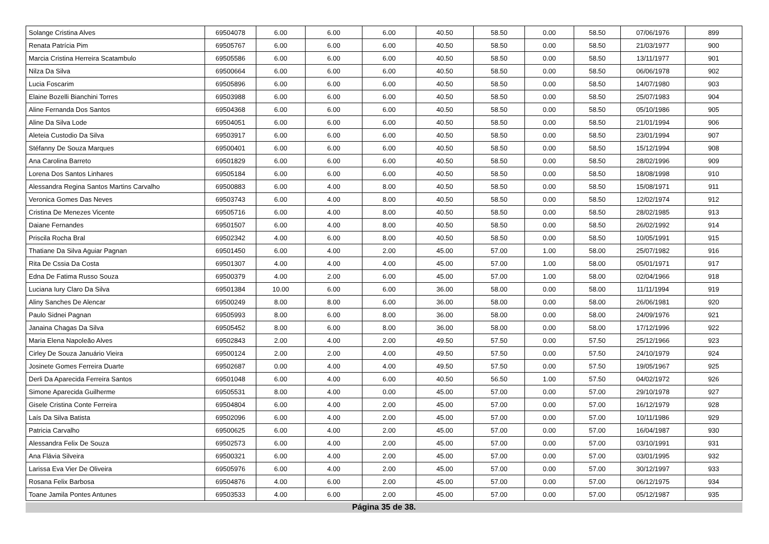| Solange Cristina Alves | 69504078 | 6.00 | 6.00 | 6.00 | 40.50 | 58.50 | 0.00 | 58.50 | 07/06/1976 | 899 |
| Renata Patrícia Pim | 69505767 | 6.00 | 6.00 | 6.00 | 40.50 | 58.50 | 0.00 | 58.50 | 21/03/1977 | 900 |
| Marcia Cristina Herreira Scatambulo | 69505586 | 6.00 | 6.00 | 6.00 | 40.50 | 58.50 | 0.00 | 58.50 | 13/11/1977 | 901 |
| Nilza Da Silva | 69500664 | 6.00 | 6.00 | 6.00 | 40.50 | 58.50 | 0.00 | 58.50 | 06/06/1978 | 902 |
| Lucia Foscarim | 69505896 | 6.00 | 6.00 | 6.00 | 40.50 | 58.50 | 0.00 | 58.50 | 14/07/1980 | 903 |
| Elaine Bozelli Bianchini Torres | 69503988 | 6.00 | 6.00 | 6.00 | 40.50 | 58.50 | 0.00 | 58.50 | 25/07/1983 | 904 |
| Aline Fernanda Dos Santos | 69504368 | 6.00 | 6.00 | 6.00 | 40.50 | 58.50 | 0.00 | 58.50 | 05/10/1986 | 905 |
| Aline Da Silva Lode | 69504051 | 6.00 | 6.00 | 6.00 | 40.50 | 58.50 | 0.00 | 58.50 | 21/01/1994 | 906 |
| Aleteia Custodio Da Silva | 69503917 | 6.00 | 6.00 | 6.00 | 40.50 | 58.50 | 0.00 | 58.50 | 23/01/1994 | 907 |
| Stéfanny De Souza Marques | 69500401 | 6.00 | 6.00 | 6.00 | 40.50 | 58.50 | 0.00 | 58.50 | 15/12/1994 | 908 |
| Ana Carolina Barreto | 69501829 | 6.00 | 6.00 | 6.00 | 40.50 | 58.50 | 0.00 | 58.50 | 28/02/1996 | 909 |
| Lorena Dos Santos Linhares | 69505184 | 6.00 | 6.00 | 6.00 | 40.50 | 58.50 | 0.00 | 58.50 | 18/08/1998 | 910 |
| Alessandra Regina Santos Martins Carvalho | 69500883 | 6.00 | 4.00 | 8.00 | 40.50 | 58.50 | 0.00 | 58.50 | 15/08/1971 | 911 |
| Veronica Gomes Das Neves | 69503743 | 6.00 | 4.00 | 8.00 | 40.50 | 58.50 | 0.00 | 58.50 | 12/02/1974 | 912 |
| Cristina De Menezes Vicente | 69505716 | 6.00 | 4.00 | 8.00 | 40.50 | 58.50 | 0.00 | 58.50 | 28/02/1985 | 913 |
| Daiane Fernandes | 69501507 | 6.00 | 4.00 | 8.00 | 40.50 | 58.50 | 0.00 | 58.50 | 26/02/1992 | 914 |
| Priscila Rocha Bral | 69502342 | 4.00 | 6.00 | 8.00 | 40.50 | 58.50 | 0.00 | 58.50 | 10/05/1991 | 915 |
| Thatiane Da Silva Aguiar Pagnan | 69501450 | 6.00 | 4.00 | 2.00 | 45.00 | 57.00 | 1.00 | 58.00 | 25/07/1982 | 916 |
| Rita De Cssia Da Costa | 69501307 | 4.00 | 4.00 | 4.00 | 45.00 | 57.00 | 1.00 | 58.00 | 05/01/1971 | 917 |
| Edna De Fatima Russo Souza | 69500379 | 4.00 | 2.00 | 6.00 | 45.00 | 57.00 | 1.00 | 58.00 | 02/04/1966 | 918 |
| Luciana Iury Claro Da Silva | 69501384 | 10.00 | 6.00 | 6.00 | 36.00 | 58.00 | 0.00 | 58.00 | 11/11/1994 | 919 |
| Aliny Sanches De Alencar | 69500249 | 8.00 | 8.00 | 6.00 | 36.00 | 58.00 | 0.00 | 58.00 | 26/06/1981 | 920 |
| Paulo Sidnei Pagnan | 69505993 | 8.00 | 6.00 | 8.00 | 36.00 | 58.00 | 0.00 | 58.00 | 24/09/1976 | 921 |
| Janaina Chagas Da Silva | 69505452 | 8.00 | 6.00 | 8.00 | 36.00 | 58.00 | 0.00 | 58.00 | 17/12/1996 | 922 |
| Maria Elena Napoleão Alves | 69502843 | 2.00 | 4.00 | 2.00 | 49.50 | 57.50 | 0.00 | 57.50 | 25/12/1966 | 923 |
| Cirley De Souza Januário Vieira | 69500124 | 2.00 | 2.00 | 4.00 | 49.50 | 57.50 | 0.00 | 57.50 | 24/10/1979 | 924 |
| Josinete Gomes Ferreira Duarte | 69502687 | 0.00 | 4.00 | 4.00 | 49.50 | 57.50 | 0.00 | 57.50 | 19/05/1967 | 925 |
| Derli Da Aparecida Ferreira Santos | 69501048 | 6.00 | 4.00 | 6.00 | 40.50 | 56.50 | 1.00 | 57.50 | 04/02/1972 | 926 |
| Simone Aparecida Guilherme | 69505531 | 8.00 | 4.00 | 0.00 | 45.00 | 57.00 | 0.00 | 57.00 | 29/10/1978 | 927 |
| Gisele Cristina Conte Ferreira | 69504804 | 6.00 | 4.00 | 2.00 | 45.00 | 57.00 | 0.00 | 57.00 | 16/12/1979 | 928 |
| Laís Da Silva Batista | 69502096 | 6.00 | 4.00 | 2.00 | 45.00 | 57.00 | 0.00 | 57.00 | 10/11/1986 | 929 |
| Patricia Carvalho | 69500625 | 6.00 | 4.00 | 2.00 | 45.00 | 57.00 | 0.00 | 57.00 | 16/04/1987 | 930 |
| Alessandra Felix De Souza | 69502573 | 6.00 | 4.00 | 2.00 | 45.00 | 57.00 | 0.00 | 57.00 | 03/10/1991 | 931 |
| Ana Flávia Silveira | 69500321 | 6.00 | 4.00 | 2.00 | 45.00 | 57.00 | 0.00 | 57.00 | 03/01/1995 | 932 |
| Larissa Eva Vier De Oliveira | 69505976 | 6.00 | 4.00 | 2.00 | 45.00 | 57.00 | 0.00 | 57.00 | 30/12/1997 | 933 |
| Rosana Felix Barbosa | 69504876 | 4.00 | 6.00 | 2.00 | 45.00 | 57.00 | 0.00 | 57.00 | 06/12/1975 | 934 |
| Toane Jamila Pontes Antunes | 69503533 | 4.00 | 6.00 | 2.00 | 45.00 | 57.00 | 0.00 | 57.00 | 05/12/1987 | 935 |
Página 35 de 38.